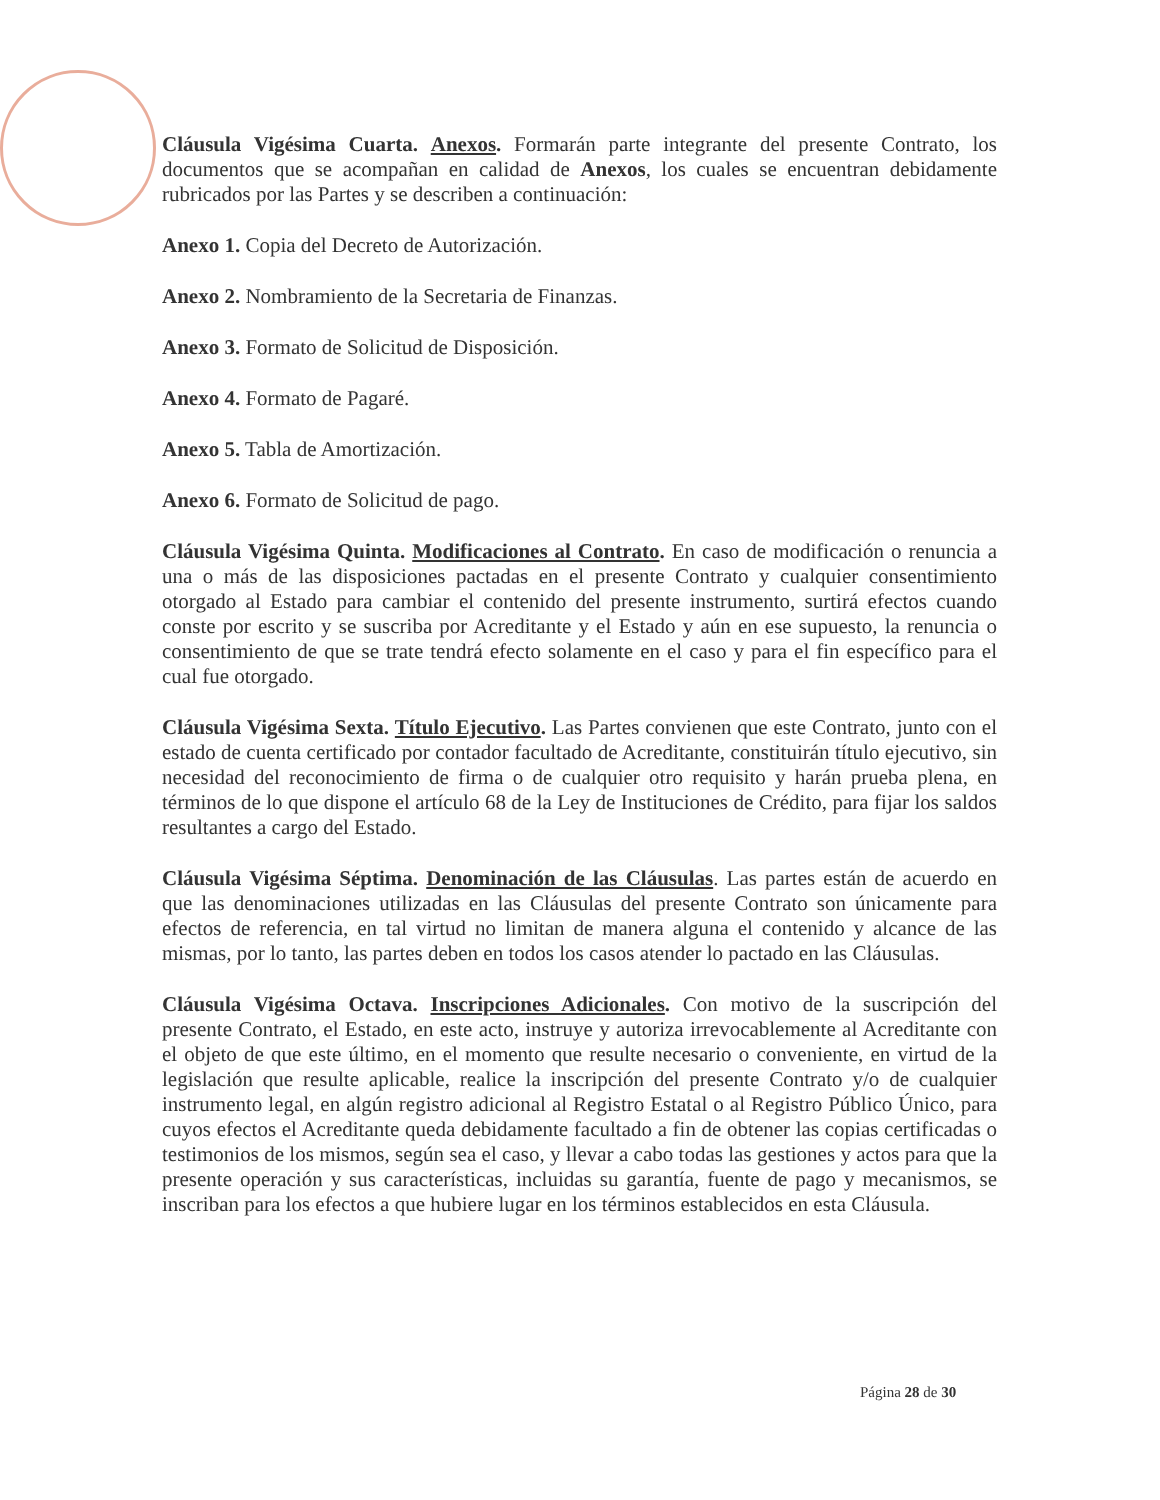Cláusula Vigésima Cuarta. Anexos. Formarán parte integrante del presente Contrato, los documentos que se acompañan en calidad de Anexos, los cuales se encuentran debidamente rubricados por las Partes y se describen a continuación:
Anexo 1. Copia del Decreto de Autorización.
Anexo 2. Nombramiento de la Secretaria de Finanzas.
Anexo 3. Formato de Solicitud de Disposición.
Anexo 4. Formato de Pagaré.
Anexo 5. Tabla de Amortización.
Anexo 6. Formato de Solicitud de pago.
Cláusula Vigésima Quinta. Modificaciones al Contrato. En caso de modificación o renuncia a una o más de las disposiciones pactadas en el presente Contrato y cualquier consentimiento otorgado al Estado para cambiar el contenido del presente instrumento, surtirá efectos cuando conste por escrito y se suscriba por Acreditante y el Estado y aún en ese supuesto, la renuncia o consentimiento de que se trate tendrá efecto solamente en el caso y para el fin específico para el cual fue otorgado.
Cláusula Vigésima Sexta. Título Ejecutivo. Las Partes convienen que este Contrato, junto con el estado de cuenta certificado por contador facultado de Acreditante, constituirán título ejecutivo, sin necesidad del reconocimiento de firma o de cualquier otro requisito y harán prueba plena, en términos de lo que dispone el artículo 68 de la Ley de Instituciones de Crédito, para fijar los saldos resultantes a cargo del Estado.
Cláusula Vigésima Séptima. Denominación de las Cláusulas. Las partes están de acuerdo en que las denominaciones utilizadas en las Cláusulas del presente Contrato son únicamente para efectos de referencia, en tal virtud no limitan de manera alguna el contenido y alcance de las mismas, por lo tanto, las partes deben en todos los casos atender lo pactado en las Cláusulas.
Cláusula Vigésima Octava. Inscripciones Adicionales. Con motivo de la suscripción del presente Contrato, el Estado, en este acto, instruye y autoriza irrevocablemente al Acreditante con el objeto de que este último, en el momento que resulte necesario o conveniente, en virtud de la legislación que resulte aplicable, realice la inscripción del presente Contrato y/o de cualquier instrumento legal, en algún registro adicional al Registro Estatal o al Registro Público Único, para cuyos efectos el Acreditante queda debidamente facultado a fin de obtener las copias certificadas o testimonios de los mismos, según sea el caso, y llevar a cabo todas las gestiones y actos para que la presente operación y sus características, incluidas su garantía, fuente de pago y mecanismos, se inscriban para los efectos a que hubiere lugar en los términos establecidos en esta Cláusula.
Página 28 de 30